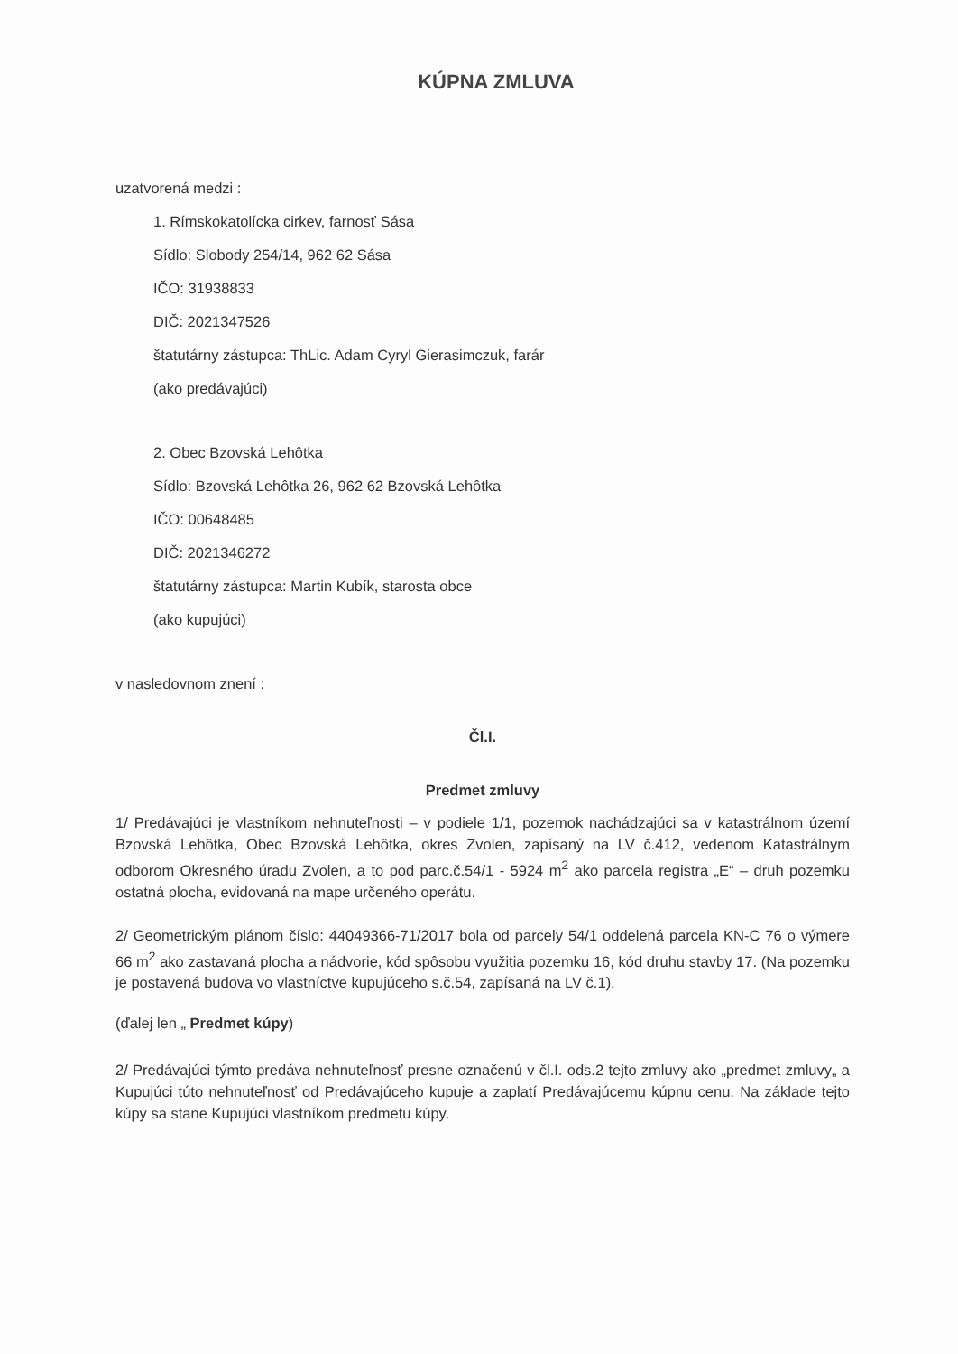KÚPNA ZMLUVA
uzatvorená medzi :
1. Rímskokatolícka cirkev, farnosť Sása
Sídlo: Slobody 254/14, 962 62 Sása
IČO: 31938833
DIČ: 2021347526
štatutárny zástupca: ThLic. Adam Cyryl Gierasimczuk, farár
(ako predávajúci)
2. Obec Bzovská Lehôtka
Sídlo: Bzovská Lehôtka 26, 962 62 Bzovská Lehôtka
IČO: 00648485
DIČ: 2021346272
štatutárny zástupca: Martin Kubík, starosta obce
(ako kupujúci)
v nasledovnom znení :
Čl.I.
Predmet zmluvy
1/ Predávajúci je vlastníkom nehnuteľnosti – v podiele 1/1, pozemok nachádzajúci sa v katastrálnom území Bzovská Lehôtka, Obec Bzovská Lehôtka, okres Zvolen, zapísaný na LV č.412, vedenom Katastrálnym odborom Okresného úradu Zvolen, a to pod parc.č.54/1 - 5924 m<sup>2</sup> ako parcela registra „E“ – druh pozemku ostatná plocha, evidovaná na mape určeného operátu.
2/ Geometrickým plánom číslo: 44049366-71/2017 bola od parcely 54/1 oddelená parcela KN-C 76 o výmere 66 m<sup>2</sup> ako zastavaná plocha a nádvorie, kód spôsobu využitia pozemku 16, kód druhu stavby 17. (Na pozemku je postavená budova vo vlastníctve kupujúceho s.č.54, zapísaná na LV č.1).
(ďalej len „ Predmet kúpy)
2/ Predávajúci týmto predáva nehnuteľnosť presne označenú v čl.I. ods.2 tejto zmluvy ako „predmet zmluvy„ a Kupujúci túto nehnuteľnosť od Predávajúceho kupuje a zaplatí Predávajúcemu kúpnu cenu. Na základe tejto kúpy sa stane Kupujúci vlastníkom predmetu kúpy.